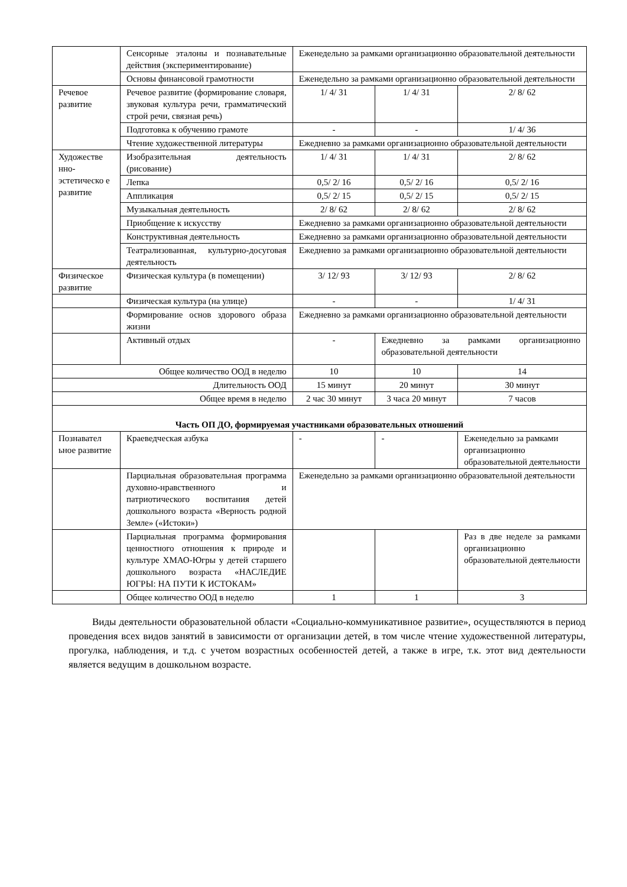| | Сенсорные эталоны и познавательные действия (экспериментирование) | Еженедельно за рамками организационно образовательной деятельности | | |
| | Основы финансовой грамотности | Еженедельно за рамками организационно образовательной деятельности | | |
| Речевое развитие | Речевое развитие (формирование словаря, звуковая культура речи, грамматический строй речи, связная речь) | 1/ 4/ 31 | 1/ 4/ 31 | 2/ 8/ 62 |
| | Подготовка к обучению грамоте | - | - | 1/ 4/ 36 |
| | Чтение художественной литературы | Ежедневно за рамками организационно образовательной деятельности | | |
| Художестве нно-эстетическо е развитие | Изобразительная деятельность (рисование) | 1/ 4/ 31 | 1/ 4/ 31 | 2/ 8/ 62 |
| | Лепка | 0,5/ 2/ 16 | 0,5/ 2/ 16 | 0,5/ 2/ 16 |
| | Аппликация | 0,5/ 2/ 15 | 0,5/ 2/ 15 | 0,5/ 2/ 15 |
| | Музыкальная деятельность | 2/ 8/ 62 | 2/ 8/ 62 | 2/ 8/ 62 |
| | Приобщение к искусству | Ежедневно за рамками организационно образовательной деятельности | | |
| | Конструктивная деятельность | Ежедневно за рамками организационно образовательной деятельности | | |
| | Театрализованная, культурно-досуговая деятельность | Ежедневно за рамками организационно образовательной деятельности | | |
| Физическое развитие | Физическая культура (в помещении) | 3/ 12/ 93 | 3/ 12/ 93 | 2/ 8/ 62 |
| | Физическая культура (на улице) | - | - | 1/ 4/ 31 |
| | Формирование основ здорового образа жизни | Ежедневно за рамками организационно образовательной деятельности | | |
| | Активный отдых | - | Ежедневно за рамками организационно образовательной деятельности | |
| Общее количество ООД в неделю | | 10 | 10 | 14 |
| Длительность ООД | | 15 минут | 20 минут | 30 минут |
| Общее время в неделю | | 2 час 30 минут | 3 часа 20 минут | 7 часов |
| Часть ОП ДО, формируемая участниками образовательных отношений | | | | |
| Познавател ьное развитие | Краеведческая азбука | - | - | Еженедельно за рамками организационно образовательной деятельности |
| | Парциальная образовательная программа духовно-нравственного и патриотического воспитания детей дошкольного возраста «Верность родной Земле» («Истоки») | Еженедельно за рамками организационно образовательной деятельности | | |
| | Парциальная программа формирования ценностного отношения к природе и культуре ХМАО-Югры у детей старшего дошкольного возраста «НАСЛЕДИЕ ЮГРЫ: НА ПУТИ К ИСТОКАМ» | | | Раз в две неделе за рамками организационно образовательной деятельности |
| | Общее количество ООД в неделю | 1 | 1 | 3 |
Виды деятельности образовательной области «Социально-коммуникативное развитие», осуществляются в период проведения всех видов занятий в зависимости от организации детей, в том числе чтение художественной литературы, прогулка, наблюдения, и т.д. с учетом возрастных особенностей детей, а также в игре, т.к. этот вид деятельности является ведущим в дошкольном возрасте.